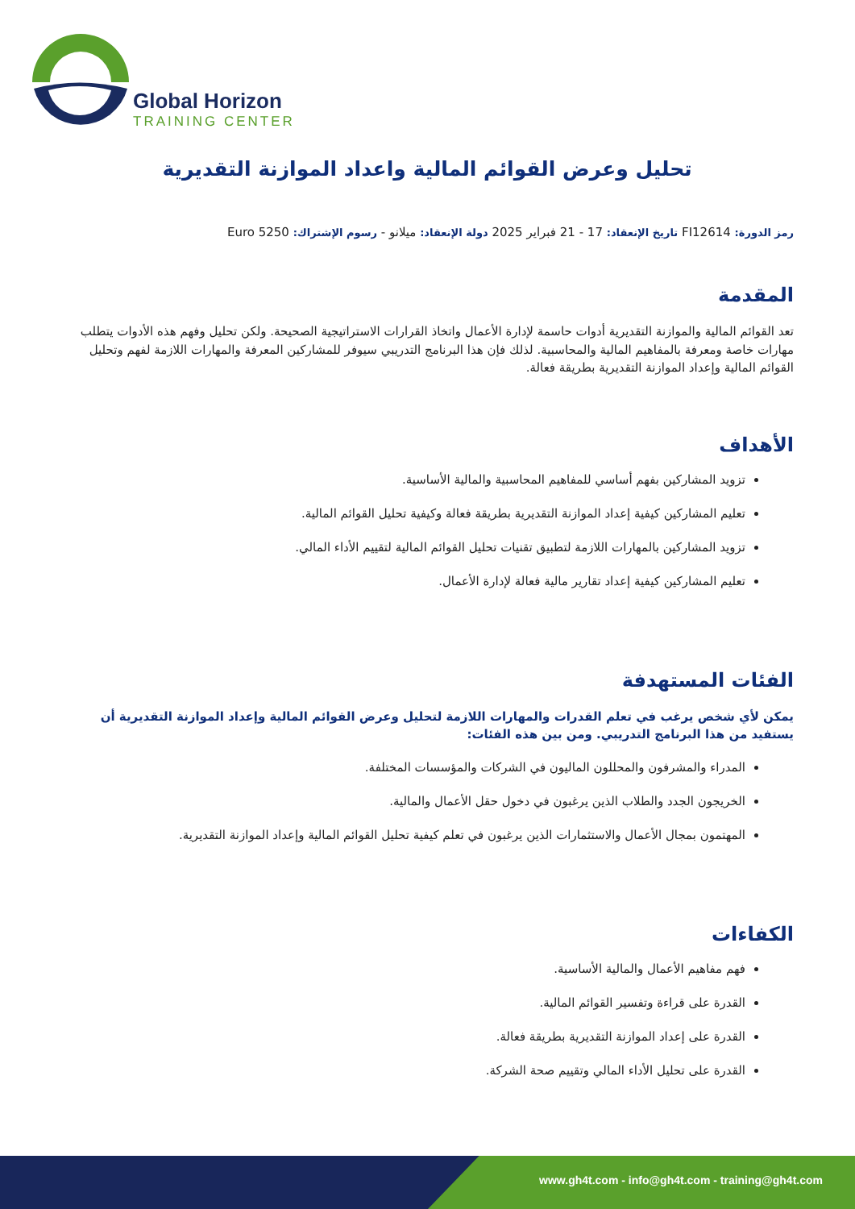Global Horizon
TRAINING CENTER
تحليل وعرض القوائم المالية واعداد الموازنة التقديرية
رمز الدورة: FI12614 تاريخ الإنعقاد: 17 - 21 فبراير 2025 دولة الإنعقاد: ميلانو - رسوم الإشتراك: 5250 Euro
المقدمة
تعد القوائم المالية والموازنة التقديرية أدوات حاسمة لإدارة الأعمال واتخاذ القرارات الاستراتيجية الصحيحة. ولكن تحليل وفهم هذه الأدوات يتطلب مهارات خاصة ومعرفة بالمفاهيم المالية والمحاسبية. لذلك فإن هذا البرنامج التدريبي سيوفر للمشاركين المعرفة والمهارات اللازمة لفهم وتحليل القوائم المالية وإعداد الموازنة التقديرية بطريقة فعالة.
الأهداف
تزويد المشاركين بفهم أساسي للمفاهيم المحاسبية والمالية الأساسية.
تعليم المشاركين كيفية إعداد الموازنة التقديرية بطريقة فعالة وكيفية تحليل القوائم المالية.
تزويد المشاركين بالمهارات اللازمة لتطبيق تقنيات تحليل القوائم المالية لتقييم الأداء المالي.
تعليم المشاركين كيفية إعداد تقارير مالية فعالة لإدارة الأعمال.
الفئات المستهدفة
يمكن لأي شخص يرغب في تعلم القدرات والمهارات اللازمة لتحليل وعرض القوائم المالية وإعداد الموازنة التقديرية أن يستفيد من هذا البرنامج التدريبي. ومن بين هذه الفئات:
المدراء والمشرفون والمحللون الماليون في الشركات والمؤسسات المختلفة.
الخريجون الجدد والطلاب الذين يرغبون في دخول حقل الأعمال والمالية.
المهتمون بمجال الأعمال والاستثمارات الذين يرغبون في تعلم كيفية تحليل القوائم المالية وإعداد الموازنة التقديرية.
الكفاءات
فهم مفاهيم الأعمال والمالية الأساسية.
القدرة على قراءة وتفسير القوائم المالية.
القدرة على إعداد الموازنة التقديرية بطريقة فعالة.
القدرة على تحليل الأداء المالي وتقييم صحة الشركة.
www.gh4t.com - info@gh4t.com - training@gh4t.com